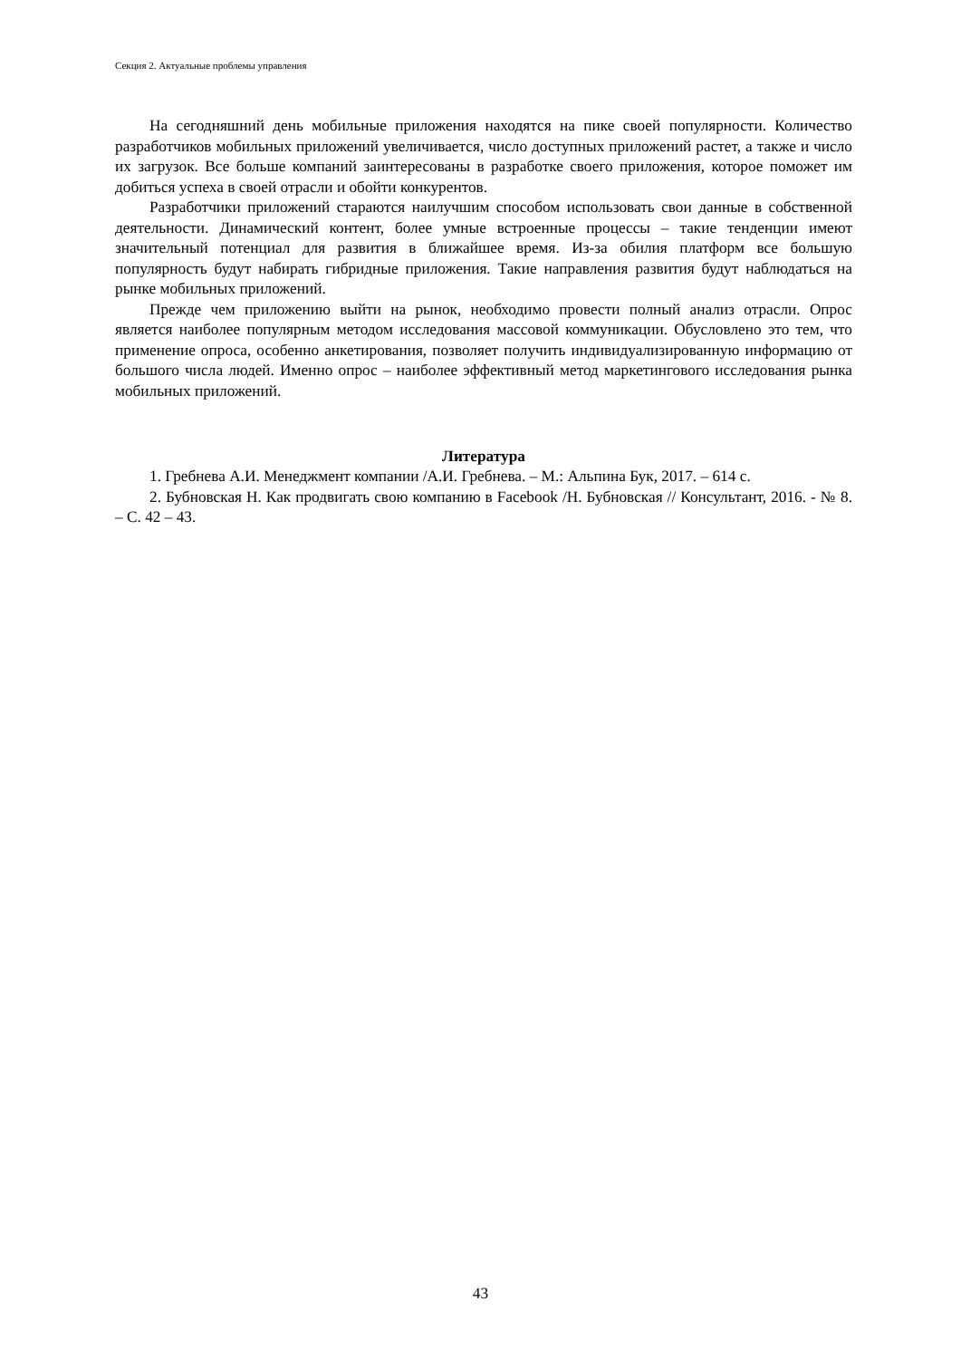Секция 2. Актуальные проблемы управления
На сегодняшний день мобильные приложения находятся на пике своей популярности. Количество разработчиков мобильных приложений увеличивается, число доступных приложений растет, а также и число их загрузок. Все больше компаний заинтересованы в разработке своего приложения, которое поможет им добиться успеха в своей отрасли и обойти конкурентов.
Разработчики приложений стараются наилучшим способом использовать свои данные в собственной деятельности. Динамический контент, более умные встроенные процессы – такие тенденции имеют значительный потенциал для развития в ближайшее время. Из-за обилия платформ все большую популярность будут набирать гибридные приложения. Такие направления развития будут наблюдаться на рынке мобильных приложений.
Прежде чем приложению выйти на рынок, необходимо провести полный анализ отрасли. Опрос является наиболее популярным методом исследования массовой коммуникации. Обусловлено это тем, что применение опроса, особенно анкетирования, позволяет получить индивидуализированную информацию от большого числа людей. Именно опрос – наиболее эффективный метод маркетингового исследования рынка мобильных приложений.
Литература
1. Гребнева А.И. Менеджмент компании /А.И. Гребнева. – М.: Альпина Бук, 2017. – 614 с.
2. Бубновская Н. Как продвигать свою компанию в Facebook /Н. Бубновская // Консультант, 2016. - № 8. – С. 42 – 43.
43